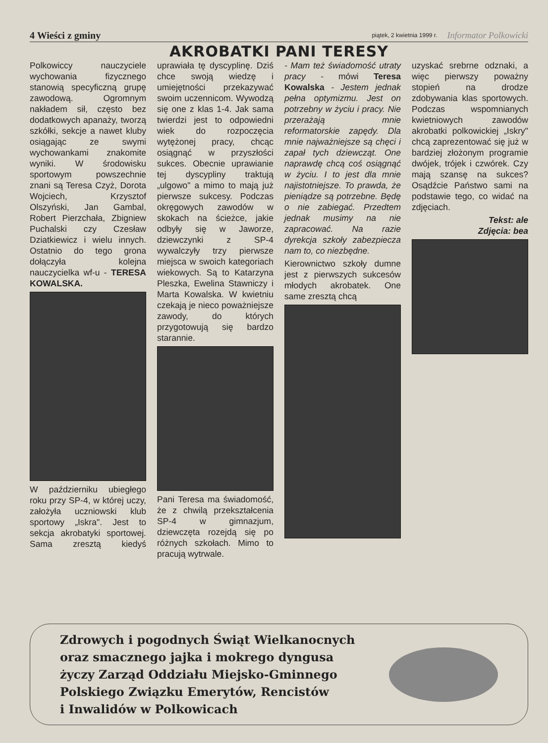4 Wieści z gminy piątek, 2 kwietnia 1999 r. Informator Polkowicki
AKROBATKI PANI TERESY
Polkowiccy nauczyciele wychowania fizycznego stanowią specyficzną grupę zawodową. Ogromnym nakładem sił, często bez dodatkowych apanaży, tworzą szkółki, sekcje a nawet kluby osiągając ze swymi wychowankami znakomite wyniki. W środowisku sportowym powszechnie znani są Teresa Czyż, Dorota Wojciech, Krzysztof Olszyński, Jan Gambal, Robert Pierzchała, Zbigniew Puchalski czy Czesław Dziatkiewicz i wielu innych. Ostatnio do tego grona dołączyła kolejna nauczycielka wf-u - TERESA KOWALSKA.
W październiku ubiegłego roku przy SP-4, w której uczy, założyła uczniowski klub sportowy „Iskra". Jest to sekcja akrobatyki sportowej. Sama zresztą kiedyś uprawiała tę dyscyplinę. Dziś chce swoją wiedzę i umiejętności przekazywać swoim uczennicom. Wywodzą się one z klas 1-4. Jak sama twierdzi jest to odpowiedni wiek do rozpoczęcia wytężonej pracy, chcąc osiągnąć w przyszłości sukces. Obecnie uprawianie tej dyscypliny traktują „ulgowo" a mimo to mają już pierwsze sukcesy. Podczas okręgowych zawodów w skokach na ścieżce, jakie odbyły się w Jaworze, dziewczynki z SP-4 wywalczyły trzy pierwsze miejsca w swoich kategoriach wiekowych. Są to Katarzyna Pleszka, Ewelina Stawniczy i Marta Kowalska. W kwietniu czekają je nieco poważniejsze zawody, do których przygotowują się bardzo starannie.
Pani Teresa ma świadomość, że z chwilą przekształcenia SP-4 w gimnazjum, dziewczęta rozejdą się po różnych szkołach. Mimo to pracują wytrwale.
- Mam też świadomość utraty pracy - mówi Teresa Kowalska - Jestem jednak pełna optymizmu. Jest on potrzebny w życiu i pracy. Nie przerażają mnie reformatorskie zapędy. Dla mnie najważniejsze są chęci i zapał tych dziewcząt. One naprawdę chcą coś osiągnąć w życiu. I to jest dla mnie najistotniejsze. To prawda, że pieniądze są potrzebne. Będę o nie zabiegać. Przedtem jednak musimy na nie zapracować. Na razie dyrekcja szkoły zabezpiecza nam to, co niezbędne.
Kierownictwo szkoły dumne jest z pierwszych sukcesów młodych akrobatek. One same zresztą chcą
uzyskać srebrne odznaki, a więc pierwszy poważny stopień na drodze zdobywania klas sportowych. Podczas wspomnianych kwietniowych zawodów akrobatki polkowickiej „Iskry" chcą zaprezentować się już w bardziej złożonym programie dwójek, trójek i czwórek. Czy mają szansę na sukces? Osądźcie Państwo sami na podstawie tego, co widać na zdjęciach.
Tekst: ale
Zdjęcia: bea
Zdrowych i pogodnych Świąt Wielkanocnych
oraz smacznego jajka i mokrego dyngusa
życzy Zarząd Oddziału Miejsko-Gminnego
Polskiego Związku Emerytów, Rencistów
i Inwalidów w Polkowicach